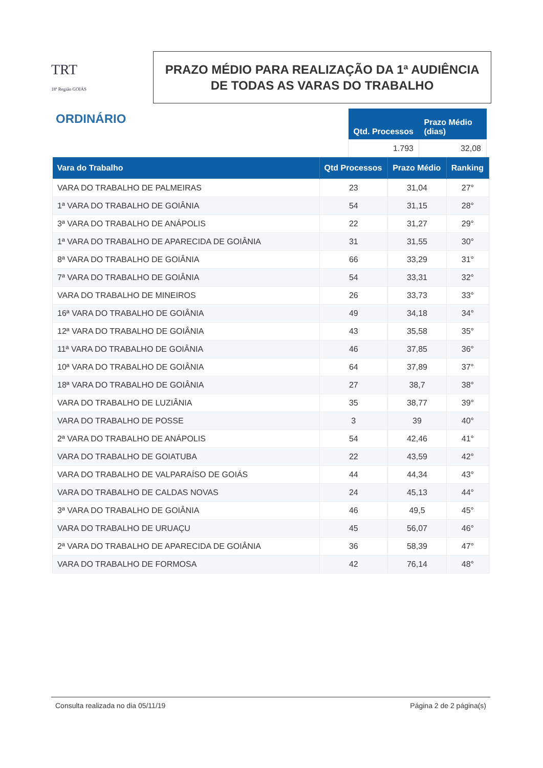TRT
18ª Região GOIÁS
PRAZO MÉDIO PARA REALIZAÇÃO DA 1ª AUDIÊNCIA
DE TODAS AS VARAS DO TRABALHO
ORDINÁRIO
| Qtd. Processos | Prazo Médio (dias) |
| --- | --- |
| 1.793 | 32,08 |
| Vara do Trabalho | Qtd Processos | Prazo Médio | Ranking |
| --- | --- | --- | --- |
| VARA DO TRABALHO DE PALMEIRAS | 23 | 31,04 | 27° |
| 1ª VARA DO TRABALHO DE GOIÂNIA | 54 | 31,15 | 28° |
| 3ª VARA DO TRABALHO DE ANÁPOLIS | 22 | 31,27 | 29° |
| 1ª VARA DO TRABALHO DE APARECIDA DE GOIÂNIA | 31 | 31,55 | 30° |
| 8ª VARA DO TRABALHO DE GOIÂNIA | 66 | 33,29 | 31° |
| 7ª VARA DO TRABALHO DE GOIÂNIA | 54 | 33,31 | 32° |
| VARA DO TRABALHO DE MINEIROS | 26 | 33,73 | 33° |
| 16ª VARA DO TRABALHO DE GOIÂNIA | 49 | 34,18 | 34° |
| 12ª VARA DO TRABALHO DE GOIÂNIA | 43 | 35,58 | 35° |
| 11ª VARA DO TRABALHO DE GOIÂNIA | 46 | 37,85 | 36° |
| 10ª VARA DO TRABALHO DE GOIÂNIA | 64 | 37,89 | 37° |
| 18ª VARA DO TRABALHO DE GOIÂNIA | 27 | 38,7 | 38° |
| VARA DO TRABALHO DE LUZIÂNIA | 35 | 38,77 | 39° |
| VARA DO TRABALHO DE POSSE | 3 | 39 | 40° |
| 2ª VARA DO TRABALHO DE ANÁPOLIS | 54 | 42,46 | 41° |
| VARA DO TRABALHO DE GOIATUBA | 22 | 43,59 | 42° |
| VARA DO TRABALHO DE VALPARAÍSO DE GOIÁS | 44 | 44,34 | 43° |
| VARA DO TRABALHO DE CALDAS NOVAS | 24 | 45,13 | 44° |
| 3ª VARA DO TRABALHO DE GOIÂNIA | 46 | 49,5 | 45° |
| VARA DO TRABALHO DE URUAÇU | 45 | 56,07 | 46° |
| 2ª VARA DO TRABALHO DE APARECIDA DE GOIÂNIA | 36 | 58,39 | 47° |
| VARA DO TRABALHO DE FORMOSA | 42 | 76,14 | 48° |
Consulta realizada no dia 05/11/19 Página 2 de 2 página(s)